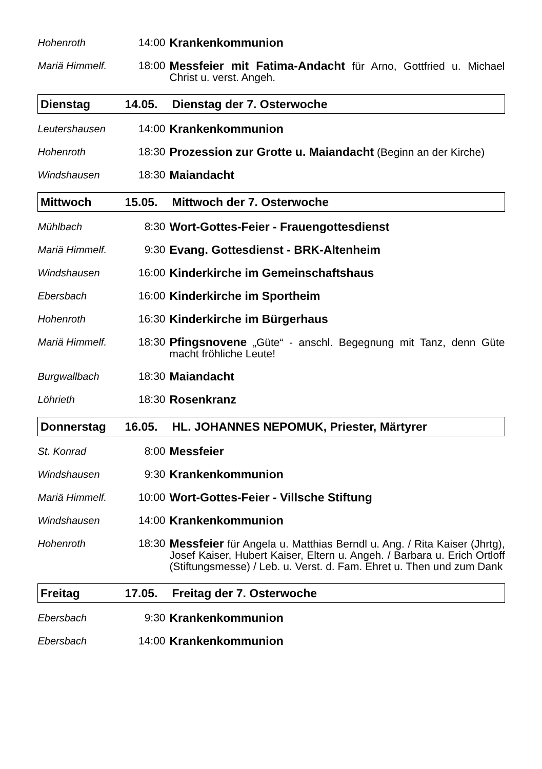| Hohenroth | 14:00 | Krankenkommunion |
| Mariä Himmelf. | 18:00 | Messfeier mit Fatima-Andacht für Arno, Gottfried u. Michael Christ u. verst. Angeh. |
| Dienstag | 14.05. | Dienstag der 7. Osterwoche |
| Leutershausen | 14:00 | Krankenkommunion |
| Hohenroth | 18:30 | Prozession zur Grotte u. Maiandacht (Beginn an der Kirche) |
| Windshausen | 18:30 | Maiandacht |
| Mittwoch | 15.05. | Mittwoch der 7. Osterwoche |
| Mühlbach | 8:30 | Wort-Gottes-Feier - Frauengottesdienst |
| Mariä Himmelf. | 9:30 | Evang. Gottesdienst - BRK-Altenheim |
| Windshausen | 16:00 | Kinderkirche im Gemeinschaftshaus |
| Ebersbach | 16:00 | Kinderkirche im Sportheim |
| Hohenroth | 16:30 | Kinderkirche im Bürgerhaus |
| Mariä Himmelf. | 18:30 | Pfingsnovene „Güte“ - anschl. Begegnung mit Tanz, denn Güte macht fröhliche Leute! |
| Burgwallbach | 18:30 | Maiandacht |
| Löhrieth | 18:30 | Rosenkranz |
| Donnerstag | 16.05. | HL. JOHANNES NEPOMUK, Priester, Märtyrer |
| St. Konrad | 8:00 | Messfeier |
| Windshausen | 9:30 | Krankenkommunion |
| Mariä Himmelf. | 10:00 | Wort-Gottes-Feier - Villsche Stiftung |
| Windshausen | 14:00 | Krankenkommunion |
| Hohenroth | 18:30 | Messfeier für Angela u. Matthias Berndl u. Ang. / Rita Kaiser (Jhrtg), Josef Kaiser, Hubert Kaiser, Eltern u. Angeh. / Barbara u. Erich Ortloff (Stiftungsmesse) / Leb. u. Verst. d. Fam. Ehret u. Then und zum Dank |
| Freitag | 17.05. | Freitag der 7. Osterwoche |
| Ebersbach | 9:30 | Krankenkommunion |
| Ebersbach | 14:00 | Krankenkommunion |